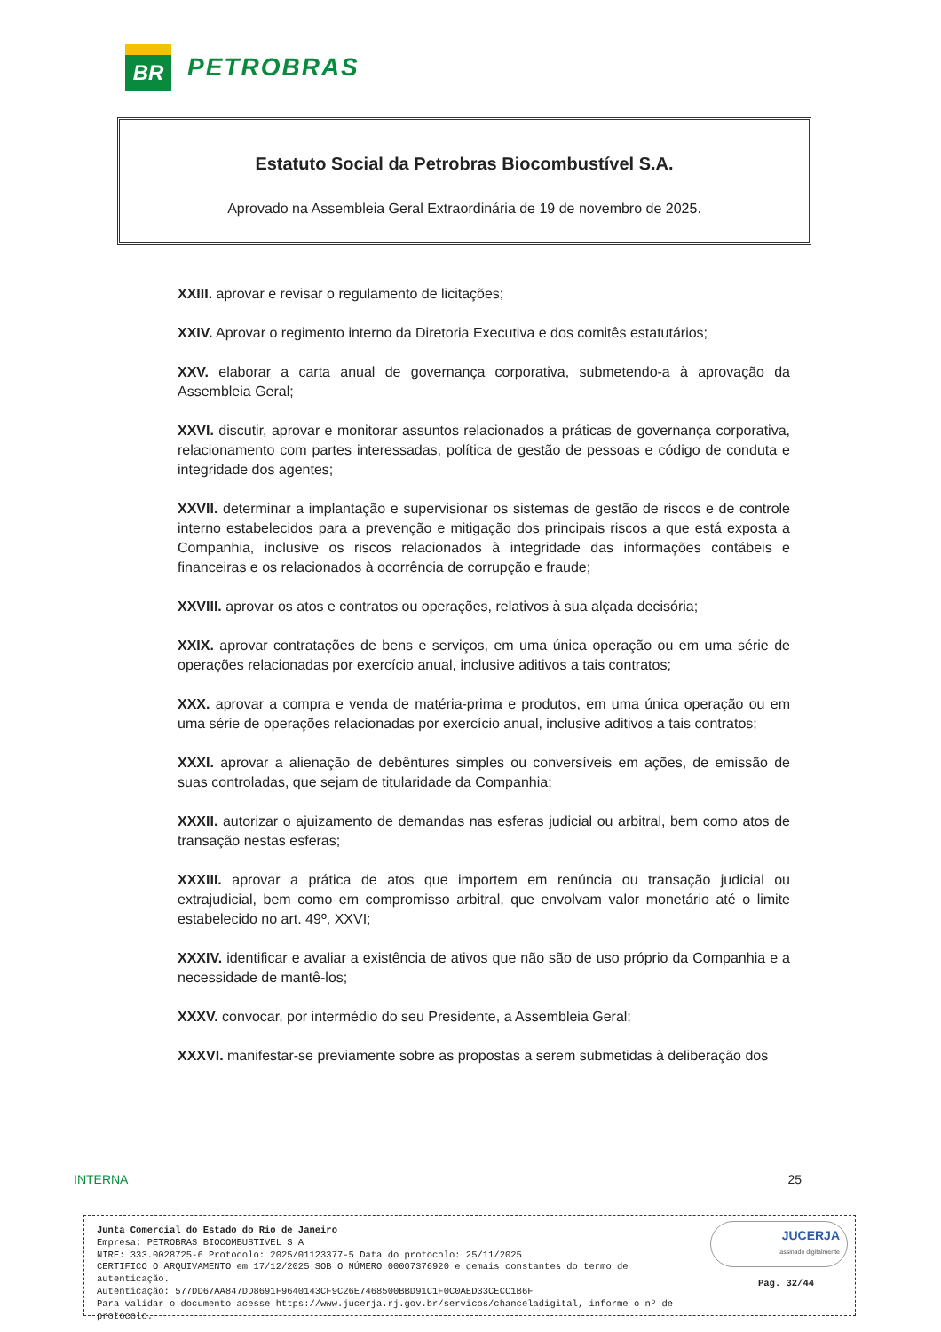BR
PETROBRAS
Estatuto Social da Petrobras Biocombustível S.A.
Aprovado na Assembleia Geral Extraordinária de 19 de novembro de 2025.
XXIII. aprovar e revisar o regulamento de licitações;
XXIV. Aprovar o regimento interno da Diretoria Executiva e dos comitês estatutários;
XXV. elaborar a carta anual de governança corporativa, submetendo-a à aprovação da Assembleia Geral;
XXVI. discutir, aprovar e monitorar assuntos relacionados a práticas de governança corporativa, relacionamento com partes interessadas, política de gestão de pessoas e código de conduta e integridade dos agentes;
XXVII. determinar a implantação e supervisionar os sistemas de gestão de riscos e de controle interno estabelecidos para a prevenção e mitigação dos principais riscos a que está exposta a Companhia, inclusive os riscos relacionados à integridade das informações contábeis e financeiras e os relacionados à ocorrência de corrupção e fraude;
XXVIII. aprovar os atos e contratos ou operações, relativos à sua alçada decisória;
XXIX. aprovar contratações de bens e serviços, em uma única operação ou em uma série de operações relacionadas por exercício anual, inclusive aditivos a tais contratos;
XXX. aprovar a compra e venda de matéria-prima e produtos, em uma única operação ou em uma série de operações relacionadas por exercício anual, inclusive aditivos a tais contratos;
XXXI. aprovar a alienação de debêntures simples ou conversíveis em ações, de emissão de suas controladas, que sejam de titularidade da Companhia;
XXXII. autorizar o ajuizamento de demandas nas esferas judicial ou arbitral, bem como atos de transação nestas esferas;
XXXIII. aprovar a prática de atos que importem em renúncia ou transação judicial ou extrajudicial, bem como em compromisso arbitral, que envolvam valor monetário até o limite estabelecido no art. 49º, XXVI;
XXXIV. identificar e avaliar a existência de ativos que não são de uso próprio da Companhia e a necessidade de mantê-los;
XXXV. convocar, por intermédio do seu Presidente, a Assembleia Geral;
XXXVI. manifestar-se previamente sobre as propostas a serem submetidas à deliberação dos
INTERNA 25
Junta Comercial do Estado do Rio de Janeiro
Empresa: PETROBRAS BIOCOMBUSTIVEL S A
NIRE: 333.0028725-6 Protocolo: 2025/01123377-5 Data do protocolo: 25/11/2025
CERTIFICO O ARQUIVAMENTO em 17/12/2025 SOB O NÚMERO 00007376920 e demais constantes do termo de autenticação.
Autenticação: 577DD67AA847DD8691F9640143CF9C26E7468500BBD91C1F0C0AED33CECC1B6F
Para validar o documento acesse https://www.jucerja.rj.gov.br/servicos/chanceladigital, informe o nº de protocolo.
JUCERJA
assinado digitalmente
Pag. 32/44